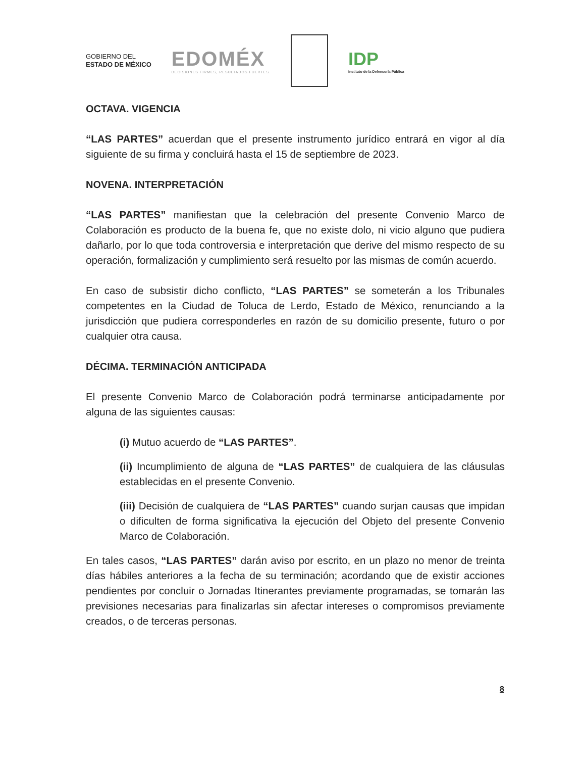GOBIERNO DEL
ESTADO DE MÉXICO
EDOMÉX
DECISIONES FIRMES, RESULTADOS FUERTES.
IDP
Instituto de la Defensoría Pública
OCTAVA. VIGENCIA
“LAS PARTES” acuerdan que el presente instrumento jurídico entrará en vigor al día siguiente de su firma y concluirá hasta el 15 de septiembre de 2023.
NOVENA. INTERPRETACIÓN
“LAS PARTES” manifiestan que la celebración del presente Convenio Marco de Colaboración es producto de la buena fe, que no existe dolo, ni vicio alguno que pudiera dañarlo, por lo que toda controversia e interpretación que derive del mismo respecto de su operación, formalización y cumplimiento será resuelto por las mismas de común acuerdo.
En caso de subsistir dicho conflicto, “LAS PARTES” se someterán a los Tribunales competentes en la Ciudad de Toluca de Lerdo, Estado de México, renunciando a la jurisdicción que pudiera corresponderles en razón de su domicilio presente, futuro o por cualquier otra causa.
DÉCIMA. TERMINACIÓN ANTICIPADA
El presente Convenio Marco de Colaboración podrá terminarse anticipadamente por alguna de las siguientes causas:
(i) Mutuo acuerdo de “LAS PARTES”.
(ii) Incumplimiento de alguna de “LAS PARTES” de cualquiera de las cláusulas establecidas en el presente Convenio.
(iii) Decisión de cualquiera de “LAS PARTES” cuando surjan causas que impidan o dificulten de forma significativa la ejecución del Objeto del presente Convenio Marco de Colaboración.
En tales casos, “LAS PARTES” darán aviso por escrito, en un plazo no menor de treinta días hábiles anteriores a la fecha de su terminación; acordando que de existir acciones pendientes por concluir o Jornadas Itinerantes previamente programadas, se tomarán las previsiones necesarias para finalizarlas sin afectar intereses o compromisos previamente creados, o de terceras personas.
8